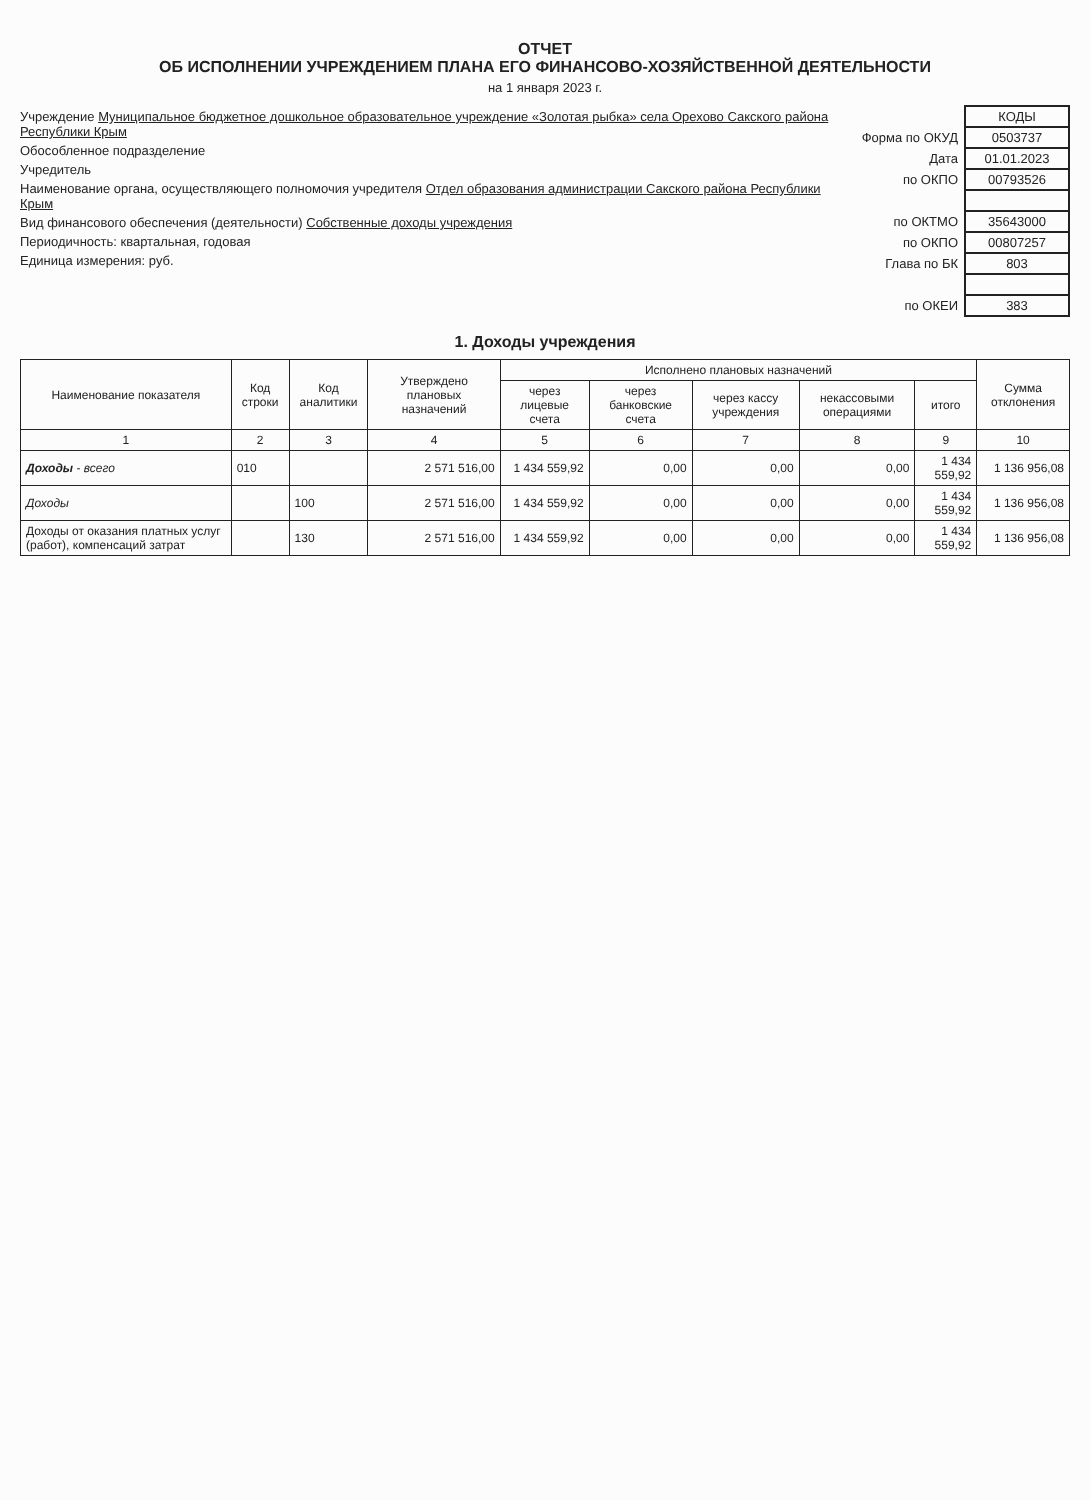ОТЧЕТ
ОБ ИСПОЛНЕНИИ УЧРЕЖДЕНИЕМ ПЛАНА ЕГО ФИНАНСОВО-ХОЗЯЙСТВЕННОЙ ДЕЯТЕЛЬНОСТИ
на 1 января 2023 г.
Учреждение Муниципальное бюджетное дошкольное образовательное учреждение «Золотая рыбка» села Орехово Сакского района Республики Крым
Обособленное подразделение
Учредитель
Наименование органа, осуществляющего полномочия учредителя Отдел образования администрации Сакского района Республики Крым
Вид финансового обеспечения (деятельности) Собственные доходы учреждения
Периодичность: квартальная, годовая
Единица измерения: руб.
| | КОДЫ |
| Форма по ОКУД | 0503737 |
| Дата | 01.01.2023 |
| по ОКПО | 00793526 |
| по ОКТМО | 35643000 |
| по ОКПО | 00807257 |
| Глава по БК | 803 |
| по ОКЕИ | 383 |
1. Доходы учреждения
| Наименование показателя | Код строки | Код аналитики | Утверждено плановых назначений | Исполнено плановых назначений | | | | | Сумма отклонения |
| --- | --- | --- | --- | --- | --- | --- | --- | --- | --- |
| | | | | через лицевые счета | через банковские счета | через кассу учреждения | некассовыми операциями | итого | |
| 1 | 2 | 3 | 4 | 5 | 6 | 7 | 8 | 9 | 10 |
| Доходы - всего | 010 | | 2 571 516,00 | 1 434 559,92 | 0,00 | 0,00 | 0,00 | 1 434 559,92 | 1 136 956,08 |
| Доходы | | 100 | 2 571 516,00 | 1 434 559,92 | 0,00 | 0,00 | 0,00 | 1 434 559,92 | 1 136 956,08 |
| Доходы от оказания платных услуг (работ), компенсаций затрат | | 130 | 2 571 516,00 | 1 434 559,92 | 0,00 | 0,00 | 0,00 | 1 434 559,92 | 1 136 956,08 |